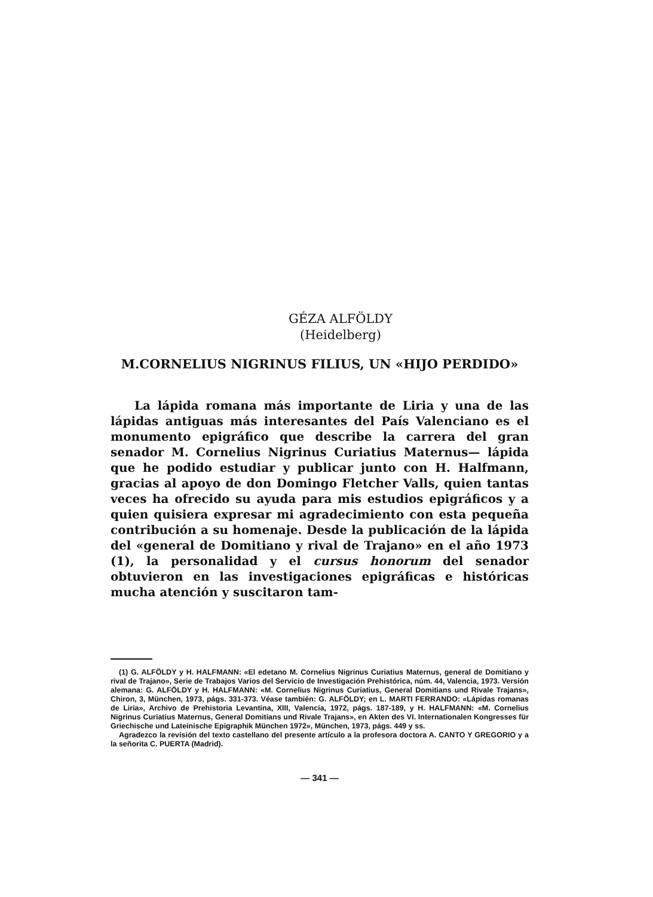GÉZA ALFÖLDY
(Heidelberg)
M.CORNELIUS NIGRINUS FILIUS, UN «HIJO PERDIDO»
La lápida romana más importante de Liria y una de las lápidas antiguas más interesantes del País Valenciano es el monumento epigráfico que describe la carrera del gran senador M. Cornelius Nigrinus Curiatius Maternus— lápida que he podido estudiar y publicar junto con H. Halfmann, gracias al apoyo de don Domingo Fletcher Valls, quien tantas veces ha ofrecido su ayuda para mis estudios epigráficos y a quien quisiera expresar mi agradecimiento con esta pequeña contribución a su homenaje. Desde la publicación de la lápida del «general de Domitiano y rival de Trajano» en el año 1973 (1), la personalidad y el cursus honorum del senador obtuvieron en las investigaciones epigráficas e históricas mucha atención y suscitaron tam-
(1) G. ALFÖLDY y H. HALFMANN: «El edetano M. Cornelius Nigrinus Curiatius Maternus, general de Domitiano y rival de Trajano», Serie de Trabajos Varios del Servicio de Investigación Prehistórica, núm. 44, Valencia, 1973. Versión alemana: G. ALFÖLDY y H. HALFMANN: «M. Cornelius Nigrinus Curiatius, General Domitians und Rivale Trajans», Chiron, 3, München, 1973, págs. 331-373. Véase también: G. ALFÖLDY; en L. MARTI FERRANDO: «Lápidas romanas de Liria», Archivo de Prehistoria Levantina, XIII, Valencia, 1972, págs. 187-189, y H. HALFMANN: «M. Cornelius Nigrinus Curiatius Maternus, General Domitians und Rivale Trajans», en Akten des VI. Internationalen Kongresses für Griechische und Lateinische Epigraphik München 1972», München, 1973, págs. 449 y ss.
Agradezco la revisión del texto castellano del presente artículo a la profesora doctora A. CANTO Y GREGORIO y a la señorita C. PUERTA (Madrid).
— 341 —